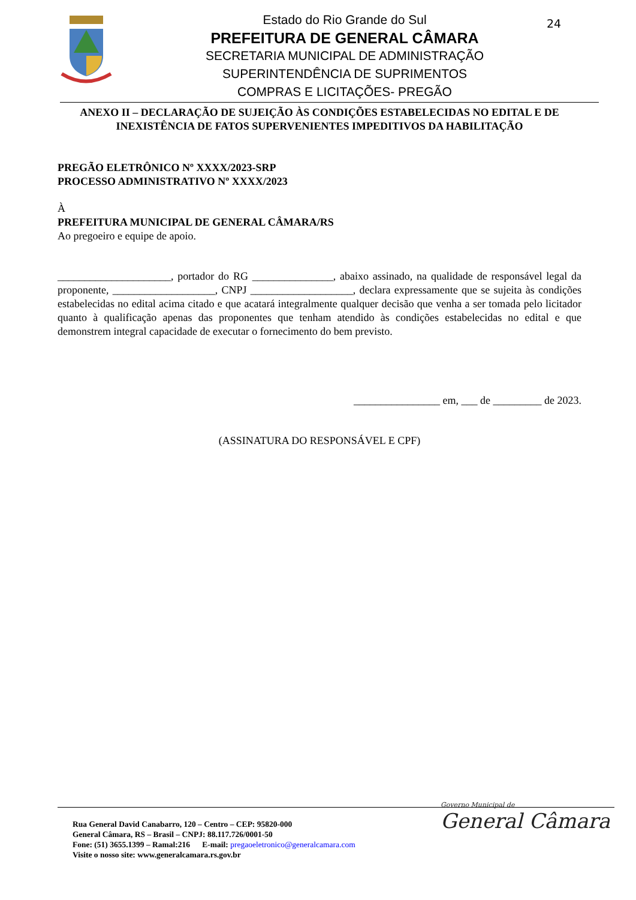Estado do Rio Grande do Sul
PREFEITURA DE GENERAL CÂMARA
SECRETARIA MUNICIPAL DE ADMINISTRAÇÃO
SUPERINTENDÊNCIA DE SUPRIMENTOS
COMPRAS E LICITAÇÕES- PREGÃO
24
ANEXO II – DECLARAÇÃO DE SUJEIÇÃO ÀS CONDIÇÕES ESTABELECIDAS NO EDITAL E DE INEXISTÊNCIA DE FATOS SUPERVENIENTES IMPEDITIVOS DA HABILITAÇÃO
PREGÃO ELETRÔNICO Nº XXXX/2023-SRP
PROCESSO ADMINISTRATIVO Nº XXXX/2023
À
PREFEITURA MUNICIPAL DE GENERAL CÂMARA/RS
Ao pregoeiro e equipe de apoio.
_____________________, portador do RG _______________, abaixo assinado, na qualidade de responsável legal da proponente, ___________________, CNPJ ___________________, declara expressamente que se sujeita às condições estabelecidas no edital acima citado e que acatará integralmente qualquer decisão que venha a ser tomada pelo licitador quanto à qualificação apenas das proponentes que tenham atendido às condições estabelecidas no edital e que demonstrem integral capacidade de executar o fornecimento do bem previsto.
________________ em, ___ de _________ de 2023.
(ASSINATURA DO RESPONSÁVEL E CPF)
Rua General David Canabarro, 120 – Centro – CEP: 95820-000
General Câmara, RS – Brasil – CNPJ: 88.117.726/0001-50
Fone: (51) 3655.1399 – Ramal:216 E-mail: pregaoeletronico@generalcamara.com
Visite o nosso site: www.generalcamara.rs.gov.br
Governo Municipal de
General Câmara